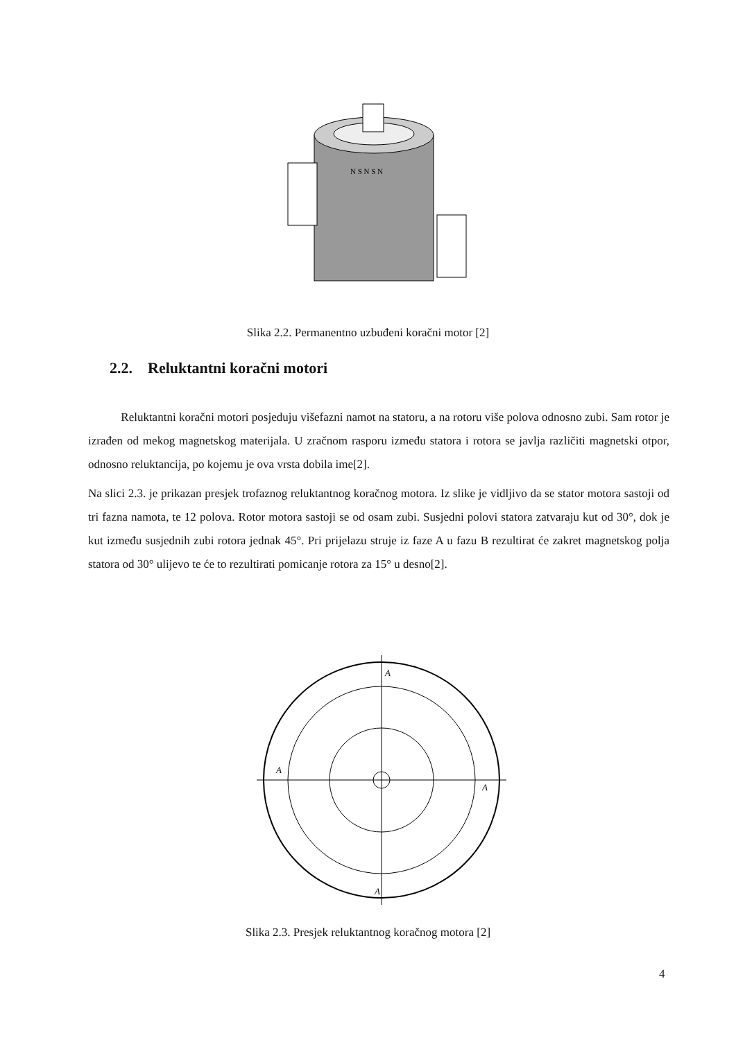N S N S N
Slika 2.2. Permanentno uzbuđeni koračni motor [2]
2.2. Reluktantni koračni motori
Reluktantni koračni motori posjeduju višefazni namot na statoru, a na rotoru više polova odnosno zubi. Sam rotor je izrađen od mekog magnetskog materijala. U zračnom rasporu između statora i rotora se javlja različiti magnetski otpor, odnosno reluktancija, po kojemu je ova vrsta dobila ime[2].
Na slici 2.3. je prikazan presjek trofaznog reluktantnog koračnog motora. Iz slike je vidljivo da se stator motora sastoji od tri fazna namota, te 12 polova. Rotor motora sastoji se od osam zubi. Susjedni polovi statora zatvaraju kut od 30°, dok je kut između susjednih zubi rotora jednak 45°. Pri prijelazu struje iz faze A u fazu B rezultirat će zakret magnetskog polja statora od 30° ulijevo te će to rezultirati pomicanje rotora za 15° u desno[2].
A
A
A
A
Slika 2.3. Presjek reluktantnog koračnog motora [2]
4